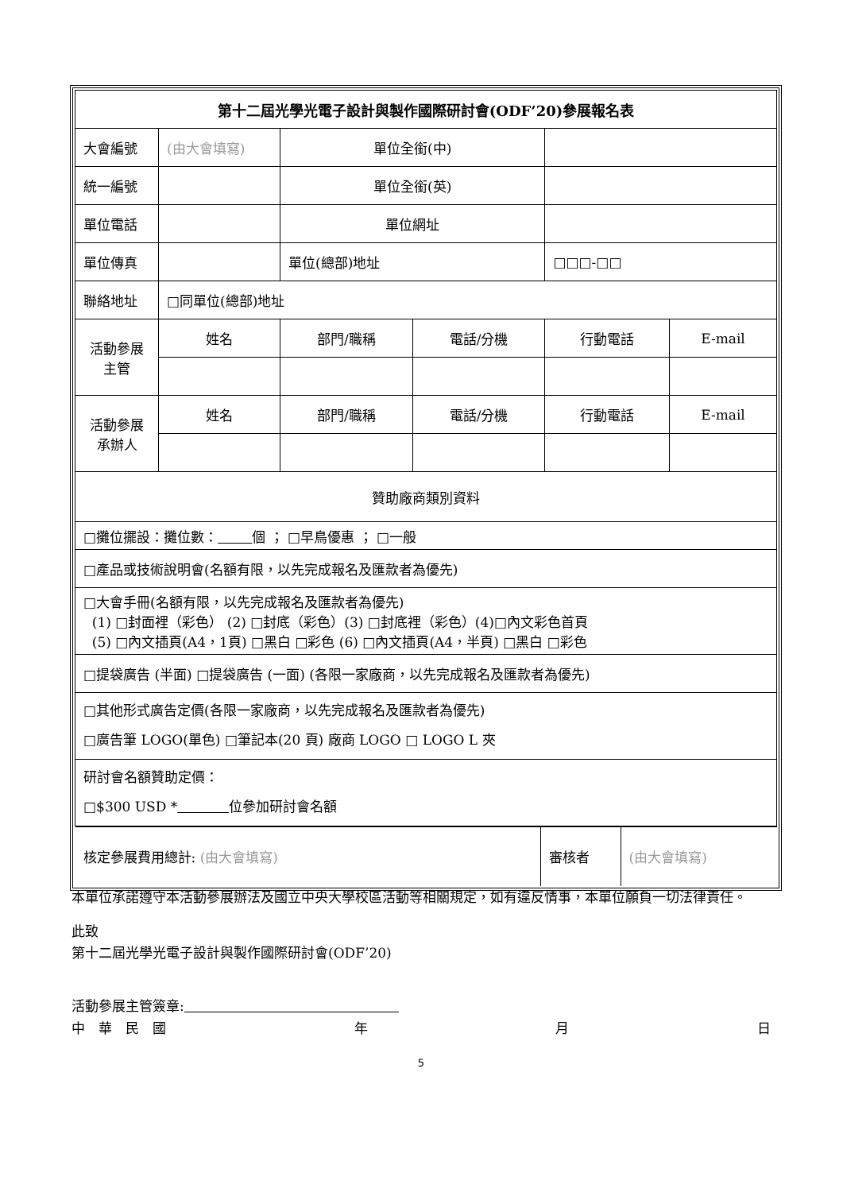| 第十二屆光學光電子設計與製作國際研討會(ODF’20)參展報名表 | | | | | |
| 大會編號 | (由大會填寫) | 單位全銜(中) | | | |
| 統一編號 | | 單位全銜(英) | | | |
| 單位電話 | | 單位網址 | | | |
| 單位傳真 | | 單位(總部)地址 | | □□□-□□ | |
| 聯絡地址 | □同單位(總部)地址 | | | | |
| 活動參展 主管 | 姓名 | 部門/職稱 | 電話/分機 | 行動電話 | E-mail |
| 活動參展 承辦人 | 姓名 | 部門/職稱 | 電話/分機 | 行動電話 | E-mail |
| 贊助廠商類別資料 | | | | | |
| □攤位擺設：攤位數： 個 ； □早鳥優惠 ； □一般 | | | | | |
| □產品或技術說明會(名額有限，以先完成報名及匯款者為優先) | | | | | |
| □大會手冊(名額有限，以先完成報名及匯款者為優先) (1) □封面裡（彩色） (2) □封底（彩色）(3) □封底裡（彩色）(4)□內文彩色首頁 (5) □內文插頁(A4，1頁) □黑白 □彩色 (6) □內文插頁(A4，半頁) □黑白 □彩色 | | | | | |
| □提袋廣告 (半面) □提袋廣告 (一面) (各限一家廠商，以先完成報名及匯款者為優先) | | | | | |
| □其他形式廣告定價(各限一家廠商，以先完成報名及匯款者為優先) □廣告筆 LOGO(單色) □筆記本(20 頁) 廠商 LOGO □ LOGO L 夾 | | | | | |
| 研討會名額贊助定價： □$300 USD * 位參加研討會名額 | | | | | |
| / 核定參展費用總計: (由大會填寫) / 審核者 / (由大會填寫) / | | | | | |
本單位承諾遵守本活動參展辦法及國立中央大學校區活動等相關規定，如有違反情事，本單位願負一切法律責任。
此致
第十二屆光學光電子設計與製作國際研討會(ODF’20)
活動參展主管簽章:
中　華　民　國 年 月 日
5